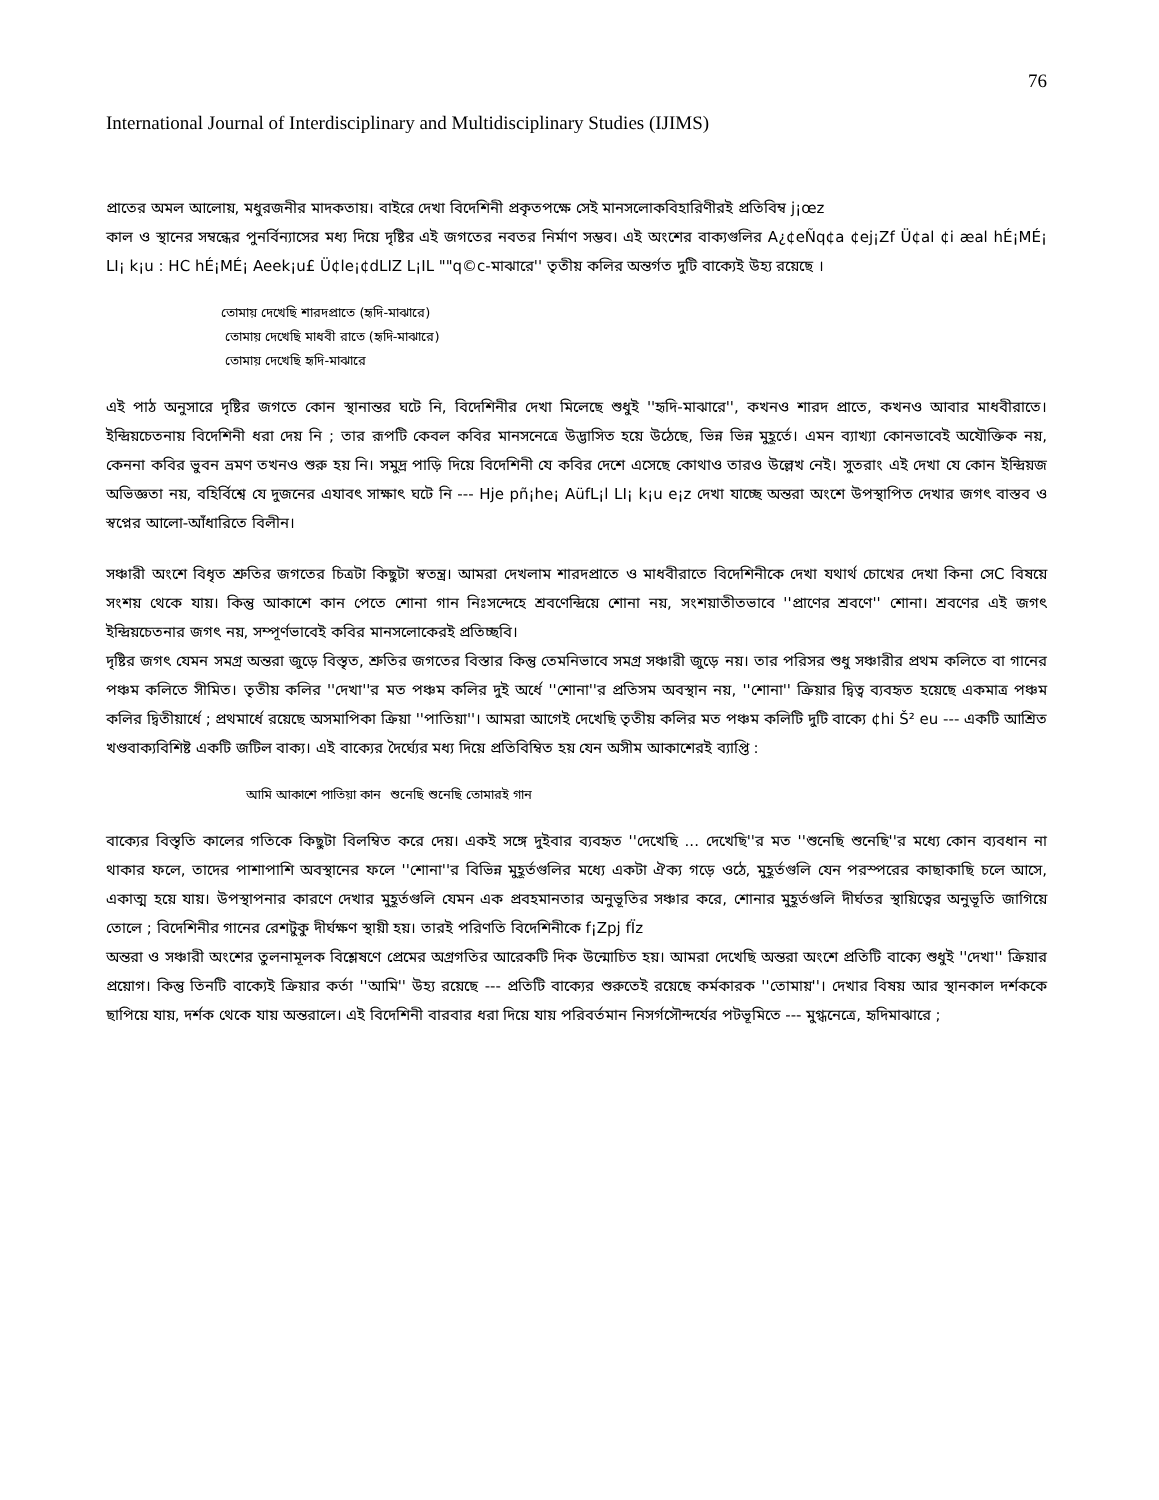76
International Journal of Interdisciplinary and Multidisciplinary Studies (IJIMS)
প্রাতের অমল আলোয়, মধুরজনীর মাদকতায়। বাইরে দেখা বিদেশিনী প্রকৃতপক্ষে সেই মানসলোকবিহারিণীরই প্রতিবিম্ব j¡œz
কাল ও স্থানের সম্বন্ধের পুনর্বিন্যাসের মধ্য দিয়ে দৃষ্টির এই জগতের নবতর নির্মাণ সম্ভব। এই অংশের বাক্যগুলির A¿¢eÑq¢a ¢ej¡Zf Ü¢al ¢i æal hÉ¡MÉ¡ LI¡ k¡u : HC hÉ¡MÉ¡ Aeek¡u£ Ü¢le¡¢dLIZ L¡IL ""q©c-মাঝারে'' তৃতীয় কলির অন্তর্গত দুটি বাক্যেই উহ্য রয়েছে ।
তোমায় দেখেছি শারদপ্রাতে (হৃদি-মাঝারে)
তোমায় দেখেছি মাধবী রাতে (হৃদি-মাঝারে)
তোমায় দেখেছি হৃদি-মাঝারে
এই পাঠ অনুসারে দৃষ্টির জগতে কোন স্থানান্তর ঘটে নি, বিদেশিনীর দেখা মিলেছে শুধুই ''হৃদি-মাঝারে'', কখনও শারদ প্রাতে, কখনও আবার মাধবীরাতে। ইন্দ্রিয়চেতনায় বিদেশিনী ধরা দেয় নি ; তার রূপটি কেবল কবির মানসনেত্রে উদ্ভাসিত হয়ে উঠেছে, ভিন্ন ভিন্ন মুহূর্তে। এমন ব্যাখ্যা কোনভাবেই অযৌক্তিক নয়, কেননা কবির ভুবন ভ্রমণ তখনও শুরু হয় নি। সমুদ্র পাড়ি দিয়ে বিদেশিনী যে কবির দেশে এসেছে কোথাও তারও উল্লেখ নেই। সুতরাং এই দেখা যে কোন ইন্দ্রিয়জ অভিজ্ঞতা নয়, বহির্বিশ্বে যে দুজনের এযাবৎ সাক্ষাৎ ঘটে নি --- Hje pñ¡he¡ AüfL¡l LI¡ k¡u e¡z দেখা যাচ্ছে অন্তরা অংশে উপস্থাপিত দেখার জগৎ বাস্তব ও স্বপ্নের আলো-আঁধারিতে বিলীন।
সঞ্চারী অংশে বিধৃত শ্রুতির জগতের চিত্রটা কিছুটা স্বতন্ত্র। আমরা দেখলাম শারদপ্রাতে ও মাধবীরাতে বিদেশিনীকে দেখা যথার্থ চোখের দেখা কিনা সেC বিষয়ে সংশয় থেকে যায়। কিন্তু আকাশে কান পেতে শোনা গান নিঃসন্দেহে শ্রবণেন্দ্রিয়ে শোনা নয়, সংশয়াতীতভাবে ''প্রাণের শ্রবণে'' শোনা। শ্রবণের এই জগৎ ইন্দ্রিয়চেতনার জগৎ নয়, সম্পূর্ণভাবেই কবির মানসলোকেরই প্রতিচ্ছবি।
দৃষ্টির জগৎ যেমন সমগ্র অন্তরা জুড়ে বিস্তৃত, শ্রুতির জগতের বিস্তার কিন্তু তেমনিভাবে সমগ্র সঞ্চারী জুড়ে নয়। তার পরিসর শুধু সঞ্চারীর প্রথম কলিতে বা গানের পঞ্চম কলিতে সীমিত। তৃতীয় কলির ''দেখা''র মত পঞ্চম কলির দুই অর্ধে ''শোনা''র প্রতিসম অবস্থান নয়, ''শোনা'' ক্রিয়ার দ্বিত্ব ব্যবহৃত হয়েছে একমাত্র পঞ্চম কলির দ্বিতীয়ার্ধে ; প্রথমার্ধে রয়েছে অসমাপিকা ক্রিয়া ''পাতিয়া''। আমরা আগেই দেখেছি তৃতীয় কলির মত পঞ্চম কলিটি দুটি বাক্যে ¢hi Š² eu --- একটি আশ্রিত খণ্ডবাক্যবিশিষ্ট একটি জটিল বাক্য। এই বাক্যের দৈর্ঘ্যের মধ্য দিয়ে প্রতিবিম্বিত হয় যেন অসীম আকাশেরই ব্যাপ্তি :
আমি আকাশে পাতিয়া কান শুনেছি শুনেছি তোমারই গান
বাক্যের বিস্তৃতি কালের গতিকে কিছুটা বিলম্বিত করে দেয়। একই সঙ্গে দুইবার ব্যবহৃত ''দেখেছি ... দেখেছি''র মত ''শুনেছি শুনেছি''র মধ্যে কোন ব্যবধান না থাকার ফলে, তাদের পাশাপাশি অবস্থানের ফলে ''শোনা''র বিভিন্ন মুহূর্তগুলির মধ্যে একটা ঐক্য গড়ে ওঠে, মুহূর্তগুলি যেন পরস্পরের কাছাকাছি চলে আসে, একাত্ম হয়ে যায়। উপস্থাপনার কারণে দেখার মুহূর্তগুলি যেমন এক প্রবহমানতার অনুভূতির সঞ্চার করে, শোনার মুহূর্তগুলি দীর্ঘতর স্থায়িত্বের অনুভূতি জাগিয়ে তোলে ; বিদেশিনীর গানের রেশটুকু দীর্ঘক্ষণ স্থায়ী হয়। তারই পরিণতি বিদেশিনীকে f¡Zpj fÏz
অন্তরা ও সঞ্চারী অংশের তুলনামূলক বিশ্লেষণে প্রেমের অগ্রগতির আরেকটি দিক উন্মোচিত হয়। আমরা দেখেছি অন্তরা অংশে প্রতিটি বাক্যে শুধুই ''দেখা'' ক্রিয়ার প্রয়োগ। কিন্তু তিনটি বাক্যেই ক্রিয়ার কর্তা ''আমি'' উহ্য রয়েছে --- প্রতিটি বাক্যের শুরুতেই রয়েছে কর্মকারক ''তোমায়''। দেখার বিষয় আর স্থানকাল দর্শককে ছাপিয়ে যায়, দর্শক থেকে যায় অন্তরালে। এই বিদেশিনী বারবার ধরা দিয়ে যায় পরিবর্তমান নিসর্গসৌন্দর্যের পটভূমিতে --- মুগ্ধনেত্রে, হৃদিমাঝারে ;